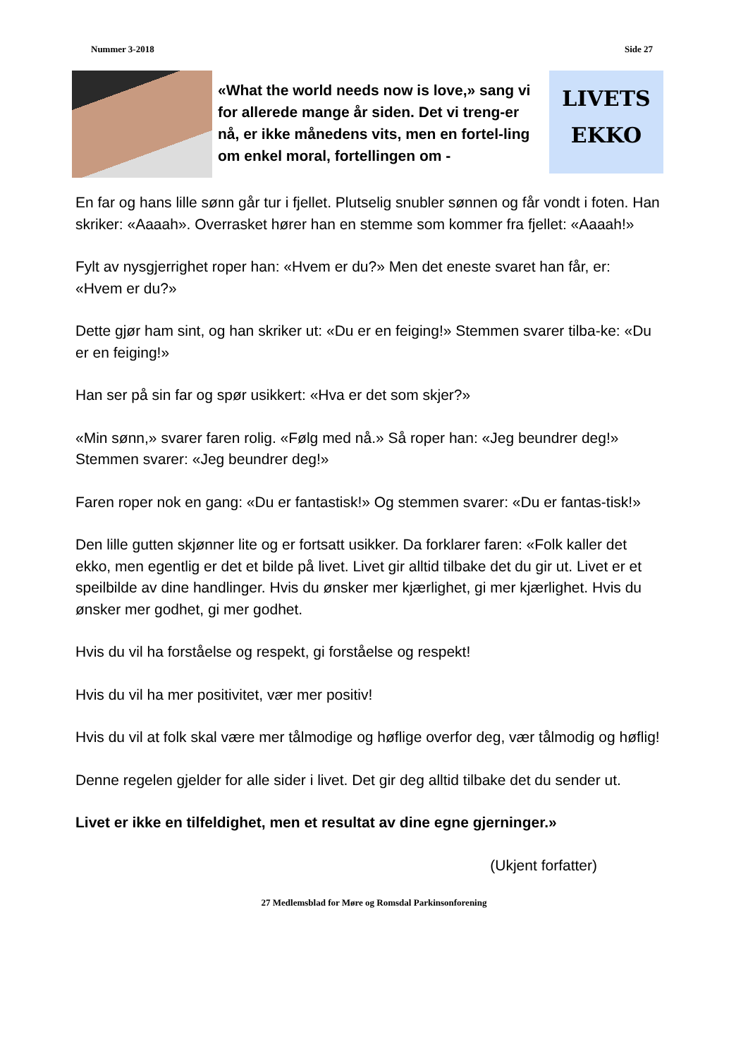Nummer 3-2018 Side 27
«What the world needs now is love,» sang vi for allerede mange år siden. Det vi treng-er nå, er ikke månedens vits, men en fortel-ling om enkel moral, fortellingen om -
LIVETS
EKKO
En far og hans lille sønn går tur i fjellet. Plutselig snubler sønnen og får vondt i foten. Han skriker: «Aaaah». Overrasket hører han en stemme som kommer fra fjellet: «Aaaah!»
Fylt av nysgjerrighet roper han: «Hvem er du?» Men det eneste svaret han får, er: «Hvem er du?»
Dette gjør ham sint, og han skriker ut: «Du er en feiging!» Stemmen svarer tilba-ke: «Du er en feiging!»
Han ser på sin far og spør usikkert: «Hva er det som skjer?»
«Min sønn,» svarer faren rolig. «Følg med nå.» Så roper han: «Jeg beundrer deg!» Stemmen svarer: «Jeg beundrer deg!»
Faren roper nok en gang: «Du er fantastisk!» Og stemmen svarer: «Du er fantas-tisk!»
Den lille gutten skjønner lite og er fortsatt usikker. Da forklarer faren: «Folk kaller det ekko, men egentlig er det et bilde på livet. Livet gir alltid tilbake det du gir ut. Livet er et speilbilde av dine handlinger. Hvis du ønsker mer kjærlighet, gi mer kjærlighet. Hvis du ønsker mer godhet, gi mer godhet.
Hvis du vil ha forståelse og respekt, gi forståelse og respekt!
Hvis du vil ha mer positivitet, vær mer positiv!
Hvis du vil at folk skal være mer tålmodige og høflige overfor deg, vær tålmodig og høflig!
Denne regelen gjelder for alle sider i livet. Det gir deg alltid tilbake det du sender ut.
Livet er ikke en tilfeldighet, men et resultat av dine egne gjerninger.»
(Ukjent forfatter)
27 Medlemsblad for Møre og Romsdal Parkinsonforening